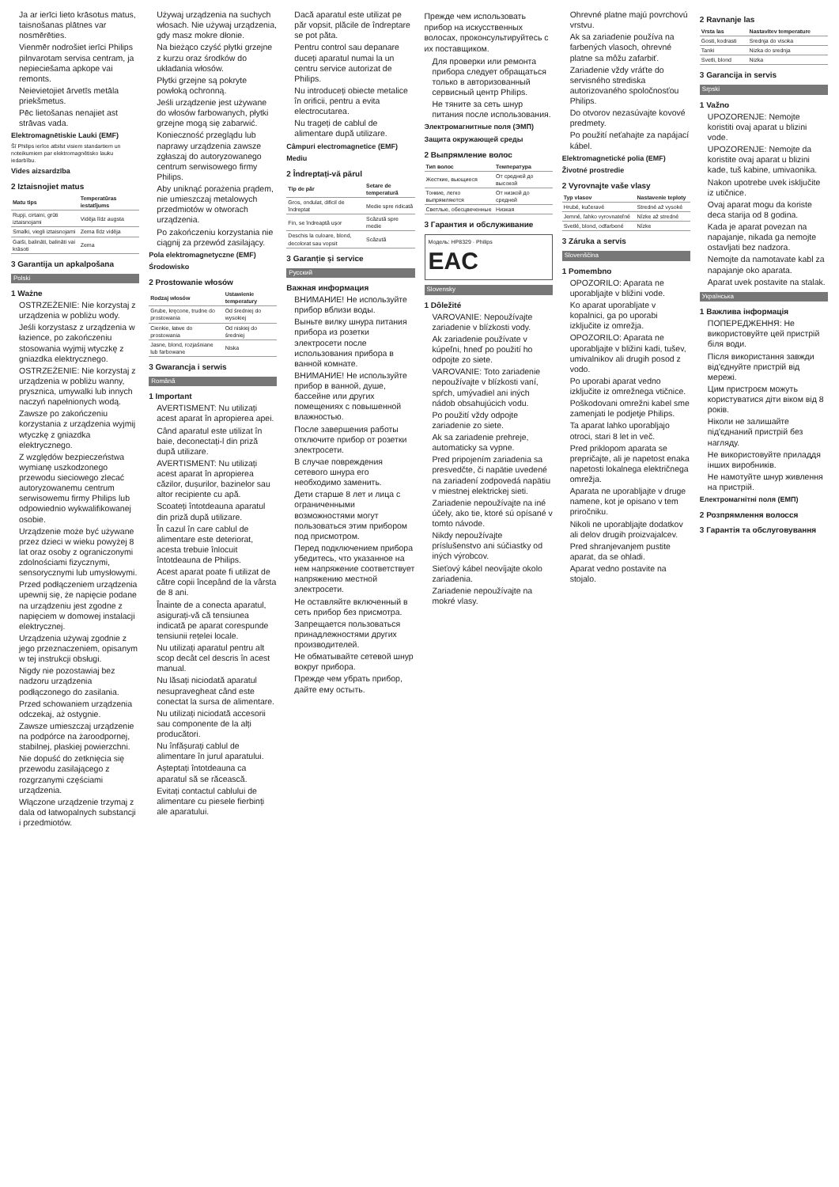Ja ar ierīci lieto krāsotus matus, taisnošanas plātnes var nosmērēties.
Vienmēr nodrošiet ierīci Philips pilnvarotam servisa centram, ja nepieciešama apkope vai remonts.
Neievietojiet ārvetīs metāla priekšmetus.
Pēc lietošanas nenajiet ast strāvas vada.
Elektromagnētiskie Lauki (EMF)
Šī Philips ierīce atbilst visiem standartiem un noteikumiem par elektromagnētisko lauku iedarbību.
Vides aizsardzība
2 Iztaisnojiet matus
| Matu tips | Temperatūras iestatījums |
| --- | --- |
| Rupji, cirtaini, grūti iztaisnojami | Vidēja līdz augsta |
| Smalki, viegli iztaisnojami | Zema līdz vidēja |
| Gaiši, balināti, balināti vai krāsoti | Zema |
3 Garantija un apkalpošana
Polski
1 Ważne
OSTRZEŻENIE: Nie korzystaj z urządzenia w pobliżu wody.
Jeśli korzystasz z urządzenia w łazience, po zakończeniu stosowania wyjmij wtyczkę z gniazdka elektrycznego.
OSTRZEŻENIE: Nie korzystaj z urządzenia w pobliżu wanny, prysznica, umywalki lub innych naczyń napełnionych wodą.
Zawsze po zakończeniu korzystania z urządzenia wyjmij wtyczkę z gniazdka elektrycznego.
Z względów bezpieczeństwa wymianę uszkodzonego przewodu sieciowego zlecać autoryzowanemu centrum serwisowemu firmy Philips lub odpowiednio wykwalifikowanej osobie.
Urządzenie może być używane przez dzieci w wieku powyżej 8 lat oraz osoby z ograniczonymi zdolnościami fizycznymi, sensorycznymi lub umysłowymi.
Przed podłączeniem urządzenia upewnij się, że napięcie podane na urządzeniu jest zgodne z napięciem w domowej instalacji elektrycznej.
Urządzenia używaj zgodnie z jego przeznaczeniem, opisanym w tej instrukcji obsługi.
Nigdy nie pozostawiaj bez nadzoru urządzenia podłączonego do zasilania.
Przed schowaniem urządzenia odczekaj, aż ostygnie.
Zawsze umieszczaj urządzenie na podpórce na żaroodpornej, stabilnej, płaskiej powierzchni.
Nie dopuść do zetknięcia się przewodu zasilającego z rozgrzanymi częściami urządzenia.
Włączone urządzenie trzymaj z dala od łatwopalnych substancji i przedmiotów.
Używaj urządzenia na suchych włosach. Nie używaj urządzenia, gdy masz mokre dłonie.
Na bieżąco czyść płytki grzejne z kurzu oraz środków do układania włosów.
Płytki grzejne są pokryte powłoką ochronną.
Jeśli urządzenie jest używane do włosów farbowanych, płytki grzejne mogą się zabarwić.
Konieczność przeglądu lub naprawy urządzenia zawsze zgłaszaj do autoryzowanego centrum serwisowego firmy Philips.
Aby uniknąć porażenia prądem, nie umieszczaj metalowych przedmiotów w otworach urządzenia.
Po zakończeniu korzystania nie ciągnij za przewód zasilający.
Pola elektromagnetyczne (EMF)
Środowisko
2 Prostowanie włosów
| Rodzaj włosów | Ustawienie temperatury |
| --- | --- |
| Grube, kręcone, trudne do prostowania | Od średniej do wysokiej |
| Cienkie, łatwe do prostowania | Od niskiej do średniej |
| Jasne, blond, rozjaśniane lub farbowane | Niska |
3 Gwarancja i serwis
Română
1 Important
AVERTISMENT: Nu utilizați acest aparat în apropierea apei.
Când aparatul este utilizat în baie, deconectați-l din priză după utilizare.
AVERTISMENT: Nu utilizați acest aparat în apropierea căzilor, dușurilor, bazinelor sau altor recipiente cu apă.
Scoateți întotdeauna aparatul din priză după utilizare.
În cazul în care cablul de alimentare este deteriorat, acesta trebuie înlocuit întotdeauna de Philips.
Acest aparat poate fi utilizat de către copii începând de la vârsta de 8 ani.
Înainte de a conecta aparatul, asigurați-vă că tensiunea indicată pe aparat corespunde tensiunii rețelei locale.
Nu utilizați aparatul pentru alt scop decât cel descris în acest manual.
Nu lăsați niciodată aparatul nesupravegheat când este conectat la sursa de alimentare.
Nu utilizați niciodată accesorii sau componente de la alți producători.
Nu înfășurați cablul de alimentare în jurul aparatului.
Așteptați întotdeauna ca aparatul să se răcească.
Evitați contactul cablului de alimentare cu piesele fierbinți ale aparatului.
Dacă aparatul este utilizat pe păr vopsit, plăcile de îndreptare se pot păta.
Pentru control sau depanare duceți aparatul numai la un centru service autorizat de Philips.
Nu introduceți obiecte metalice în orificii, pentru a evita electrocutarea.
Nu trageți de cablul de alimentare după utilizare.
Câmpuri electromagnetice (EMF)
Mediu
2 Îndreptați-vă părul
| Tip de păr | Setare de temperatură |
| --- | --- |
| Gros, ondulat, dificil de îndreptat | Medie spre ridicată |
| Fin, se îndreaptă ușor | Scăzută spre medie |
| Deschis la culoare, blond, decolorat sau vopsit | Scăzută |
3 Garanție și service
Русский
Важная информация
ВНИМАНИЕ! Не используйте прибор вблизи воды.
Выньте вилку шнура питания прибора из розетки электросети после использования прибора в ванной комнате.
ВНИМАНИЕ! Не используйте прибор в ванной, душе, бассейне или других помещениях с повышенной влажностью.
После завершения работы отключите прибор от розетки электросети.
В случае повреждения сетевого шнура его необходимо заменить.
Дети старше 8 лет и лица с ограниченными возможностями могут пользоваться этим прибором под присмотром.
Перед подключением прибора убедитесь, что указанное на нем напряжение соответствует напряжению местной электросети.
Не оставляйте включенный в сеть прибор без присмотра.
Запрещается пользоваться принадлежностями других производителей.
Не обматывайте сетевой шнур вокруг прибора.
Прежде чем убрать прибор, дайте ему остыть.
Прежде чем использовать прибор на искусственных волосах, проконсультируйтесь с их поставщиком.
Для проверки или ремонта прибора следует обращаться только в авторизованный сервисный центр Philips.
Не тяните за сеть шнур питания после использования.
Электромагнитные поля (ЭМП)
Защита окружающей среды
2 Выпрямление волос
| Тип волос | Температура |
| --- | --- |
| Жесткие, вьющиеся | От средней до высокой |
| Тонкие, легко выпрямляются | От низкой до средней |
| Светлые, обесцвеченные | Низкая |
3 Гарантия и обслуживание
Модель: HP8329 · Philips
EAC
Slovensky
1 Dôležité
VAROVANIE: Nepoužívajte zariadenie v blízkosti vody.
Ak zariadenie používate v kúpeľni, hneď po použití ho odpojte zo siete.
VAROVANIE: Toto zariadenie nepoužívajte v blízkosti vaní, spŕch, umývadiel ani iných nádob obsahujúcich vodu.
Po použití vždy odpojte zariadenie zo siete.
Ak sa zariadenie prehreje, automaticky sa vypne.
Pred pripojením zariadenia sa presvedčte, či napätie uvedené na zariadení zodpovedá napätiu v miestnej elektrickej sieti.
Zariadenie nepoužívajte na iné účely, ako tie, ktoré sú opísané v tomto návode.
Nikdy nepoužívajte príslušenstvo ani súčiastky od iných výrobcov.
Sieťový kábel neovíjajte okolo zariadenia.
Zariadenie nepoužívajte na mokré vlasy.
Ohrevné platne majú povrchovú vrstvu.
Ak sa zariadenie používa na farbených vlasoch, ohrevné platne sa môžu zafarbiť.
Zariadenie vždy vráťte do servisného strediska autorizovaného spoločnosťou Philips.
Do otvorov nezasúvajte kovové predmety.
Po použití neťahajte za napájací kábel.
Elektromagnetické polia (EMF)
Životné prostredie
2 Vyrovnajte vaše vlasy
| Typ vlasov | Nastavenie teploty |
| --- | --- |
| Hrubé, kučeravé | Stredné až vysoké |
| Jemné, ľahko vyrovnateľné | Nízke až stredné |
| Svetlé, blond, odfarbené | Nízke |
3 Záruka a servis
Slovenščina
1 Pomembno
OPOZORILO: Aparata ne uporabljajte v bližini vode.
Ko aparat uporabljate v kopalnici, ga po uporabi izključite iz omrežja.
OPOZORILO: Aparata ne uporabljajte v bližini kadi, tušev, umivalnikov ali drugih posod z vodo.
Po uporabi aparat vedno izključite iz omrežnega vtičnice.
Poškodovani omrežni kabel sme zamenjati le podjetje Philips.
Ta aparat lahko uporabljajo otroci, stari 8 let in več.
Pred priklopom aparata se prepričajte, ali je napetost enaka napetosti lokalnega električnega omrežja.
Aparata ne uporabljajte v druge namene, kot je opisano v tem priročniku.
Nikoli ne uporabljajte dodatkov ali delov drugih proizvajalcev.
Pred shranjevanjem pustite aparat, da se ohladi.
Aparat vedno postavite na stojalo.
2 Ravnanje las
| Vrsta las | Nastavitev temperature |
| --- | --- |
| Gosti, kodrasti | Srednja do visoka |
| Tanki | Nizka do srednja |
| Svetli, blond | Nizka |
3 Garancija in servis
Srpski
1 Važno
UPOZORENJE: Nemojte koristiti ovaj aparat u blizini vode.
UPOZORENJE: Nemojte da koristite ovaj aparat u blizini kade, tuš kabine, umivaonika.
Nakon upotrebe uvek isključite iz utičnice.
Ovaj aparat mogu da koriste deca starija od 8 godina.
Kada je aparat povezan na napajanje, nikada ga nemojte ostavljati bez nadzora.
Nemojte da namotavate kabl za napajanje oko aparata.
Aparat uvek postavite na stalak.
Українська
1 Важлива інформація
ПОПЕРЕДЖЕННЯ: Не використовуйте цей пристрій біля води.
Після використання завжди від'єднуйте пристрій від мережі.
Цим пристроєм можуть користуватися діти віком від 8 років.
Ніколи не залишайте під'єднаний пристрій без нагляду.
Не використовуйте приладдя інших виробників.
Не намотуйте шнур живлення на пристрій.
Електромагнітні поля (ЕМП)
2 Розпрямлення волосся
3 Гарантія та обслуговування